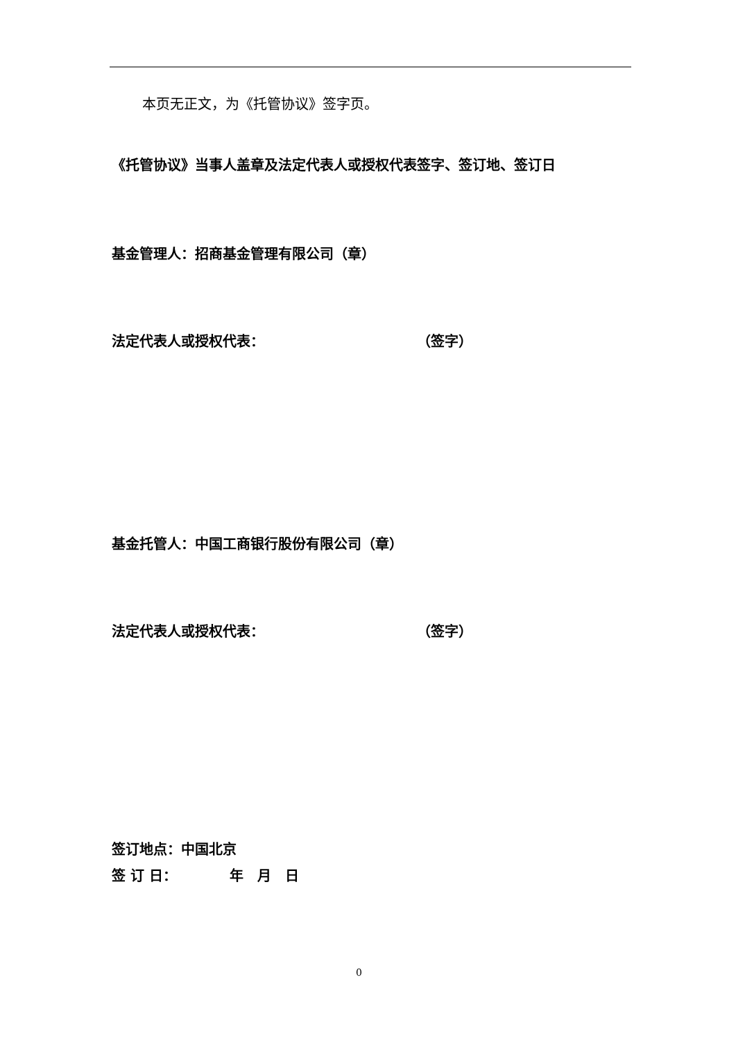本页无正文，为《托管协议》签字页。
《托管协议》当事人盖章及法定代表人或授权代表签字、签订地、签订日
基金管理人：招商基金管理有限公司（章）
法定代表人或授权代表： （签字）
基金托管人：中国工商银行股份有限公司（章）
法定代表人或授权代表： （签字）
签订地点：中国北京
签 订 日： 年　月　日
0